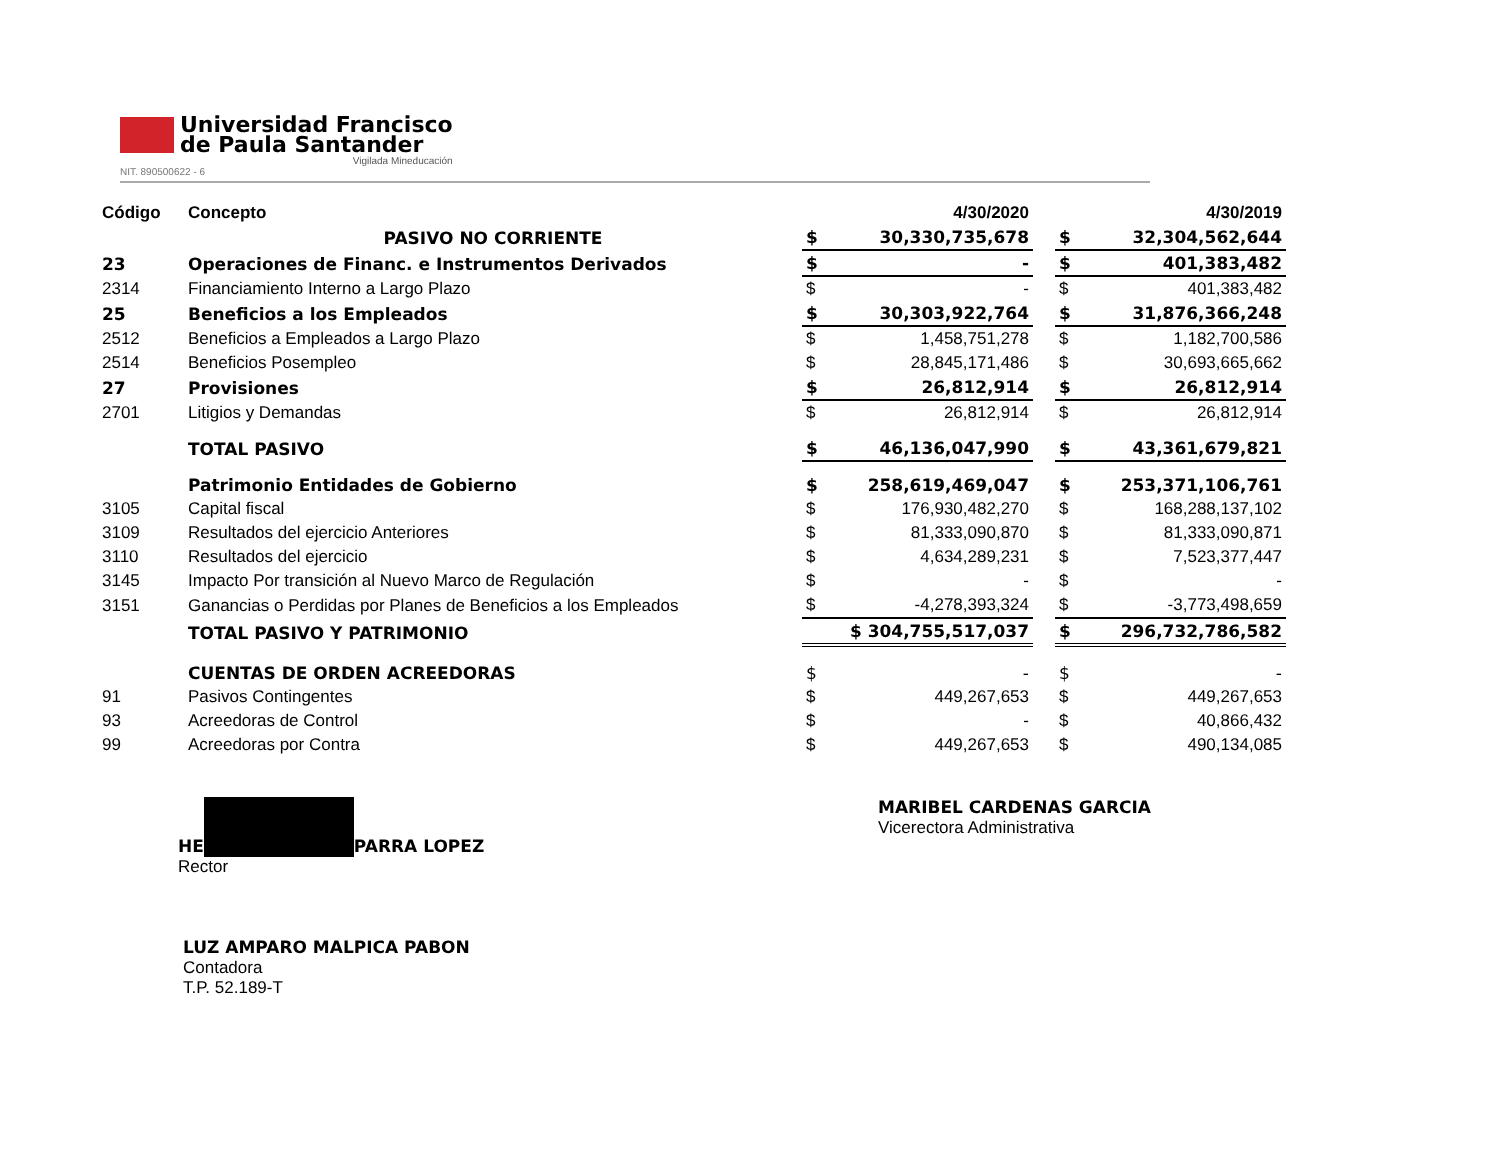Universidad Francisco
de Paula Santander
Vigilada Mineducación
NIT. 890500622 - 6
| Código | Concepto | | 4/30/2020 | | | 4/30/2019 |
| --- | --- | --- | --- | --- | --- | --- |
| | PASIVO NO CORRIENTE | $ | 30,330,735,678 | | $ | 32,304,562,644 |
| 23 | Operaciones de Financ. e Instrumentos Derivados | $ | - | | $ | 401,383,482 |
| 2314 | Financiamiento Interno a Largo Plazo | $ | - | | $ | 401,383,482 |
| 25 | Beneficios a los Empleados | $ | 30,303,922,764 | | $ | 31,876,366,248 |
| 2512 | Beneficios a Empleados a Largo Plazo | $ | 1,458,751,278 | | $ | 1,182,700,586 |
| 2514 | Beneficios Posempleo | $ | 28,845,171,486 | | $ | 30,693,665,662 |
| 27 | Provisiones | $ | 26,812,914 | | $ | 26,812,914 |
| 2701 | Litigios y Demandas | $ | 26,812,914 | | $ | 26,812,914 |
| | TOTAL PASIVO | $ | 46,136,047,990 | | $ | 43,361,679,821 |
| | Patrimonio Entidades de Gobierno | $ | 258,619,469,047 | | $ | 253,371,106,761 |
| 3105 | Capital fiscal | $ | 176,930,482,270 | | $ | 168,288,137,102 |
| 3109 | Resultados del ejercicio Anteriores | $ | 81,333,090,870 | | $ | 81,333,090,871 |
| 3110 | Resultados del ejercicio | $ | 4,634,289,231 | | $ | 7,523,377,447 |
| 3145 | Impacto Por transición al Nuevo Marco de Regulación | $ | - | | $ | - |
| 3151 | Ganancias o Perdidas por Planes de Beneficios a los Empleados | $ | -4,278,393,324 | | $ | -3,773,498,659 |
| | TOTAL PASIVO Y PATRIMONIO | $ 304,755,517,037 | | | $ | 296,732,786,582 |
| | CUENTAS DE ORDEN ACREEDORAS | $ | - | | $ | - |
| 91 | Pasivos Contingentes | $ | 449,267,653 | | $ | 449,267,653 |
| 93 | Acreedoras de Control | $ | - | | $ | 40,866,432 |
| 99 | Acreedoras por Contra | $ | 449,267,653 | | $ | 490,134,085 |
HE PARRA LOPEZ
Rector
MARIBEL CARDENAS GARCIA
Vicerectora Administrativa
LUZ AMPARO MALPICA PABON
Contadora
T.P. 52.189-T